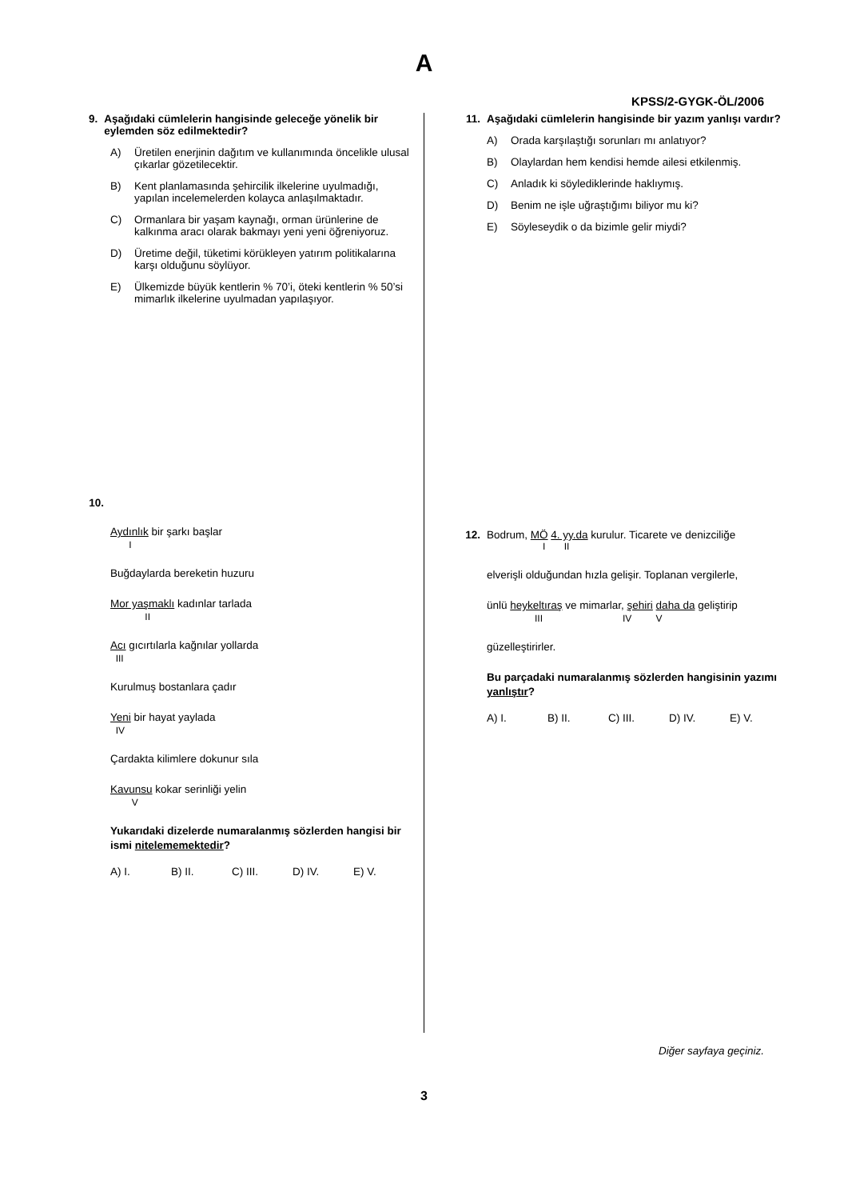A
KPSS/2-GYGK-ÖL/2006
9. Aşağıdaki cümlelerin hangisinde geleceğe yönelik bir eylemden söz edilmektedir?
A) Üretilen enerjinin dağıtım ve kullanımında öncelikle ulusal çıkarlar gözetilecektir.
B) Kent planlamasında şehircilik ilkelerine uyulmadığı, yapılan incelemelerden kolayca anlaşılmaktadır.
C) Ormanlara bir yaşam kaynağı, orman ürünlerine de kalkınma aracı olarak bakmayı yeni yeni öğreniyoruz.
D) Üretime değil, tüketimi körükleyen yatırım politikalarına karşı olduğunu söylüyor.
E) Ülkemizde büyük kentlerin % 70’i, öteki kentlerin % 50’si mimarlık ilkelerine uyulmadan yapılaşıyor.
10.
Aydınlık bir şarkı başlar
I
Buğdaylarda bereketin huzuru
Mor yaşmaklı kadınlar tarlada
II
Acı gıcırtılarla kağnılar yollarda
III
Kurulmuş bostanlara çadır
Yeni bir hayat yaylada
IV
Çardakta kilimlere dokunur sıla
Kavunsu kokar serinliği yelin
V
Yukarıdaki dizelerde numaralanmış sözlerden hangisi bir ismi nitelememektedir?
A) I. B) II. C) III. D) IV. E) V.
11. Aşağıdaki cümlelerin hangisinde bir yazım yanlışı vardır?
A) Orada karşılaştığı sorunları mı anlatıyor?
B) Olaylardan hem kendisi hemde ailesi etkilenmiş.
C) Anladık ki söylediklerinde haklıymış.
D) Benim ne işle uğraştığımı biliyor mu ki?
E) Söyleseydik o da bizimle gelir miydi?
12. Bodrum, MÖ 4. yy.da kurulur. Ticarete ve denizciliğe
I II
elverişli olduğundan hızla gelişir. Toplanan vergilerle,
ünlü heykeltıraş ve mimarlar, şehiri daha da geliştirip
III IV V
güzelleştirirler.
Bu parçadaki numaralanmış sözlerden hangisinin yazımı yanlıştır?
A) I. B) II. C) III. D) IV. E) V.
Diğer sayfaya geçiniz.
3